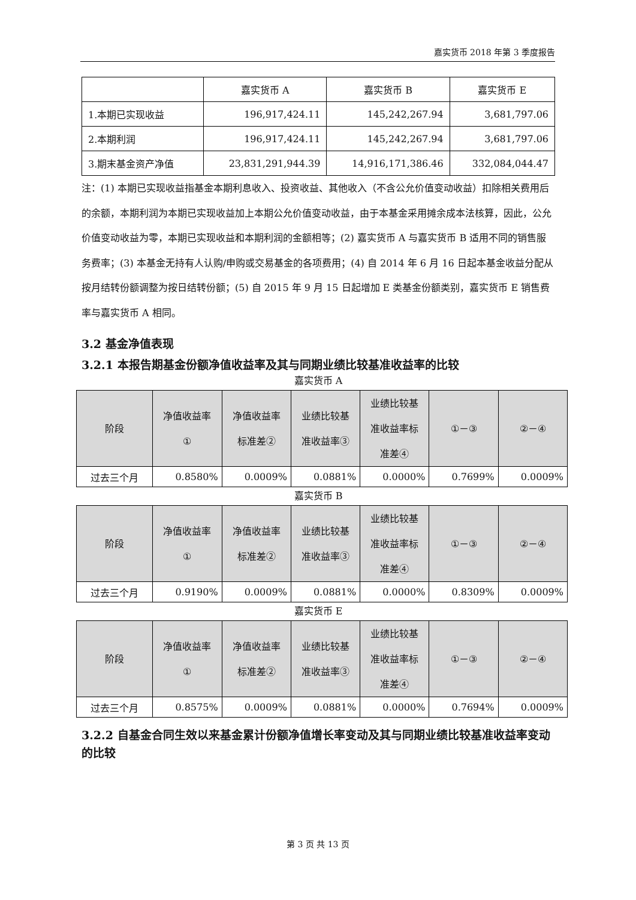嘉实货币 2018 年第 3 季度报告
| | 嘉实货币 A | 嘉实货币 B | 嘉实货币 E |
| 1.本期已实现收益 | 196,917,424.11 | 145,242,267.94 | 3,681,797.06 |
| 2.本期利润 | 196,917,424.11 | 145,242,267.94 | 3,681,797.06 |
| 3.期末基金资产净值 | 23,831,291,944.39 | 14,916,171,386.46 | 332,084,044.47 |
注：(1) 本期已实现收益指基金本期利息收入、投资收益、其他收入（不含公允价值变动收益）扣除相关费用后的余额，本期利润为本期已实现收益加上本期公允价值变动收益，由于本基金采用摊余成本法核算，因此，公允价值变动收益为零，本期已实现收益和本期利润的金额相等；(2) 嘉实货币 A 与嘉实货币 B 适用不同的销售服务费率；(3) 本基金无持有人认购/申购或交易基金的各项费用；(4) 自 2014 年 6 月 16 日起本基金收益分配从按月结转份额调整为按日结转份额；(5) 自 2015 年 9 月 15 日起增加 E 类基金份额类别，嘉实货币 E 销售费率与嘉实货币 A 相同。
3.2 基金净值表现
3.2.1 本报告期基金份额净值收益率及其与同期业绩比较基准收益率的比较
嘉实货币 A
| 阶段 | 净值收益率 ① | 净值收益率 标准差② | 业绩比较基 准收益率③ | 业绩比较基 准收益率标 准差④ | ①－③ | ②－④ |
| --- | --- | --- | --- | --- | --- | --- |
| 过去三个月 | 0.8580% | 0.0009% | 0.0881% | 0.0000% | 0.7699% | 0.0009% |
嘉实货币 B
| 阶段 | 净值收益率 ① | 净值收益率 标准差② | 业绩比较基 准收益率③ | 业绩比较基 准收益率标 准差④ | ①－③ | ②－④ |
| --- | --- | --- | --- | --- | --- | --- |
| 过去三个月 | 0.9190% | 0.0009% | 0.0881% | 0.0000% | 0.8309% | 0.0009% |
嘉实货币 E
| 阶段 | 净值收益率 ① | 净值收益率 标准差② | 业绩比较基 准收益率③ | 业绩比较基 准收益率标 准差④ | ①－③ | ②－④ |
| --- | --- | --- | --- | --- | --- | --- |
| 过去三个月 | 0.8575% | 0.0009% | 0.0881% | 0.0000% | 0.7694% | 0.0009% |
3.2.2 自基金合同生效以来基金累计份额净值增长率变动及其与同期业绩比较基准收益率变动的比较
第 3 页 共 13 页